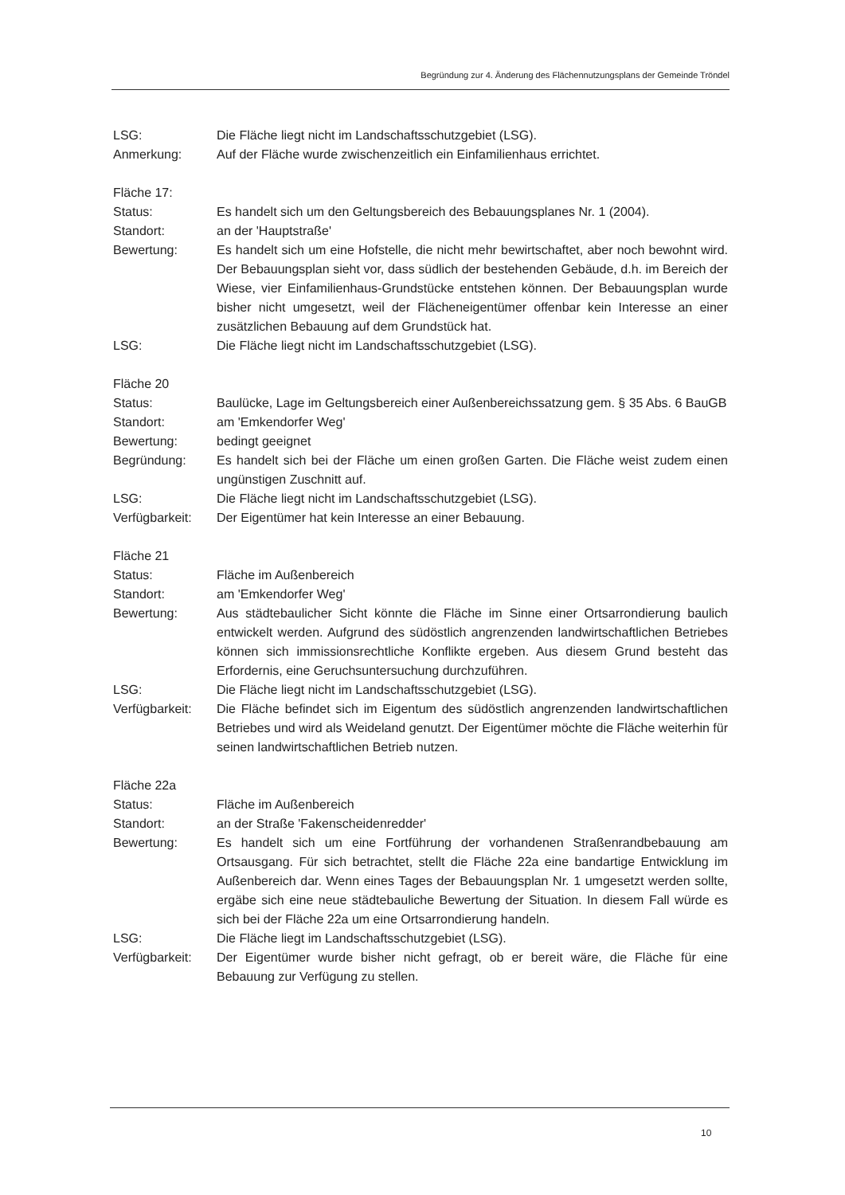Begründung zur 4. Änderung des Flächennutzungsplans der Gemeinde Tröndel
LSG: Die Fläche liegt nicht im Landschaftsschutzgebiet (LSG).
Anmerkung: Auf der Fläche wurde zwischenzeitlich ein Einfamilienhaus errichtet.
Fläche 17:
Status: Es handelt sich um den Geltungsbereich des Bebauungsplanes Nr. 1 (2004).
Standort: an der 'Hauptstraße'
Bewertung: Es handelt sich um eine Hofstelle, die nicht mehr bewirtschaftet, aber noch bewohnt wird. Der Bebauungsplan sieht vor, dass südlich der bestehenden Gebäude, d.h. im Bereich der Wiese, vier Einfamilienhaus-Grundstücke entstehen können. Der Bebauungsplan wurde bisher nicht umgesetzt, weil der Flächeneigentümer offenbar kein Interesse an einer zusätzlichen Bebauung auf dem Grundstück hat.
LSG: Die Fläche liegt nicht im Landschaftsschutzgebiet (LSG).
Fläche 20
Status: Baulücke, Lage im Geltungsbereich einer Außenbereichssatzung gem. § 35 Abs. 6 BauGB
Standort: am 'Emkendorfer Weg'
Bewertung: bedingt geeignet
Begründung: Es handelt sich bei der Fläche um einen großen Garten. Die Fläche weist zudem einen ungünstigen Zuschnitt auf.
LSG: Die Fläche liegt nicht im Landschaftsschutzgebiet (LSG).
Verfügbarkeit:
Der Eigentümer hat kein Interesse an einer Bebauung.
Fläche 21
Status: Fläche im Außenbereich
Standort: am 'Emkendorfer Weg'
Bewertung: Aus städtebaulicher Sicht könnte die Fläche im Sinne einer Ortsarrondierung baulich entwickelt werden. Aufgrund des südöstlich angrenzenden landwirtschaftlichen Betriebes können sich immissionsrechtliche Konflikte ergeben. Aus diesem Grund besteht das Erfordernis, eine Geruchsuntersuchung durchzuführen.
LSG: Die Fläche liegt nicht im Landschaftsschutzgebiet (LSG).
Verfügbarkeit:
Die Fläche befindet sich im Eigentum des südöstlich angrenzenden landwirtschaftlichen Betriebes und wird als Weideland genutzt. Der Eigentümer möchte die Fläche weiterhin für seinen landwirtschaftlichen Betrieb nutzen.
Fläche 22a
Status: Fläche im Außenbereich
Standort: an der Straße 'Fakenscheidenredder'
Bewertung: Es handelt sich um eine Fortführung der vorhandenen Straßenrandbebauung am Ortsausgang. Für sich betrachtet, stellt die Fläche 22a eine bandartige Entwicklung im Außenbereich dar. Wenn eines Tages der Bebauungsplan Nr. 1 umgesetzt werden sollte, ergäbe sich eine neue städtebauliche Bewertung der Situation. In diesem Fall würde es sich bei der Fläche 22a um eine Ortsarrondierung handeln.
LSG: Die Fläche liegt im Landschaftsschutzgebiet (LSG).
Verfügbarkeit:
Der Eigentümer wurde bisher nicht gefragt, ob er bereit wäre, die Fläche für eine Bebauung zur Verfügung zu stellen.
10